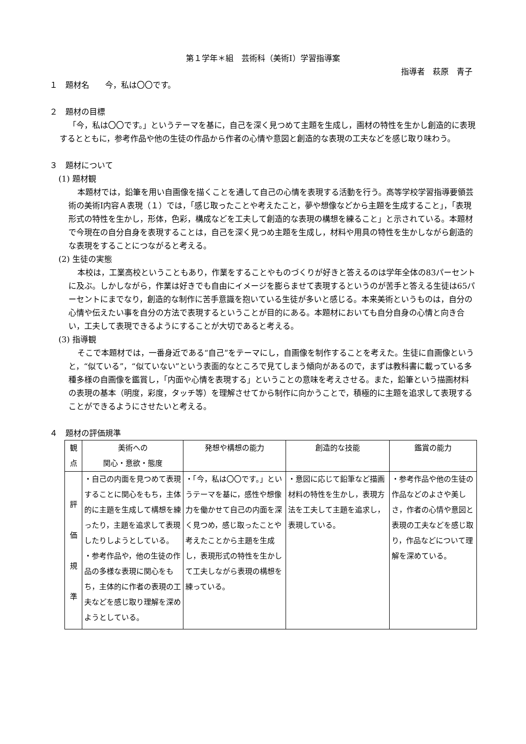第１学年＊組　芸術科（美術Ⅰ）学習指導案
指導者　萩原　青子
１　題材名　　今，私は〇〇です。
２　題材の目標
「今，私は〇〇です。」というテーマを基に，自己を深く見つめて主題を生成し，画材の特性を生かし創造的に表現するとともに，参考作品や他の生徒の作品から作者の心情や意図と創造的な表現の工夫などを感じ取り味わう。
３　題材について
(1) 題材観
本題材では，鉛筆を用い自画像を描くことを通して自己の心情を表現する活動を行う。高等学校学習指導要領芸術の美術Ⅰ内容Ａ表現（１）では，「感じ取ったことや考えたこと，夢や想像などから主題を生成すること」，「表現形式の特性を生かし，形体，色彩，構成などを工夫して創造的な表現の構想を練ること」と示されている。本題材で今現在の自分自身を表現することは，自己を深く見つめ主題を生成し，材料や用具の特性を生かしながら創造的な表現をすることにつながると考える。
(2) 生徒の実態
本校は，工業高校ということもあり，作業をすることやものづくりが好きと答えるのは学年全体の83パーセントに及ぶ。しかしながら，作業は好きでも自由にイメージを膨らませて表現するというのが苦手と答える生徒は65パーセントにまでなり，創造的な制作に苦手意識を抱いている生徒が多いと感じる。本来美術というものは，自分の心情や伝えたい事を自分の方法で表現するということが目的にある。本題材においても自分自身の心情と向き合い，工夫して表現できるようにすることが大切であると考える。
(3) 指導観
そこで本題材では，一番身近である“自己”をテーマにし，自画像を制作することを考えた。生徒に自画像というと，“似ている”，“似ていない”という表面的なところで見てしまう傾向があるので，まずは教科書に載っている多種多様の自画像を鑑賞し，「内面や心情を表現する」ということの意味を考えさせる。また，鉛筆という描画材料の表現の基本（明度，彩度，タッチ等）を理解させてから制作に向かうことで，積極的に主題を追求して表現することができるようにさせたいと考える。
４　題材の評価規準
| 観 点 | 美術への 関心・意欲・態度 | 発想や構想の能力 | 創造的な技能 | 鑑賞の能力 |
| --- | --- | --- | --- | --- |
| 評 価 規 準 | ・自己の内面を見つめて表現することに関心をもち，主体的に主題を生成して構想を練ったり，主題を追求して表現したりしようとしている。 ・参考作品や，他の生徒の作品の多様な表現に関心をもち，主体的に作者の表現の工夫などを感じ取り理解を深めようとしている。 | ・「今，私は〇〇です。」というテーマを基に，感性や想像力を働かせて自己の内面を深く見つめ，感じ取ったことや考えたことから主題を生成し，表現形式の特性を生かして工夫しながら表現の構想を練っている。 | ・意図に応じて鉛筆など描画材料の特性を生かし，表現方法を工夫して主題を追求し，表現している。 | ・参考作品や他の生徒の作品などのよさや美しさ，作者の心情や意図と表現の工夫などを感じ取り，作品などについて理解を深めている。 |